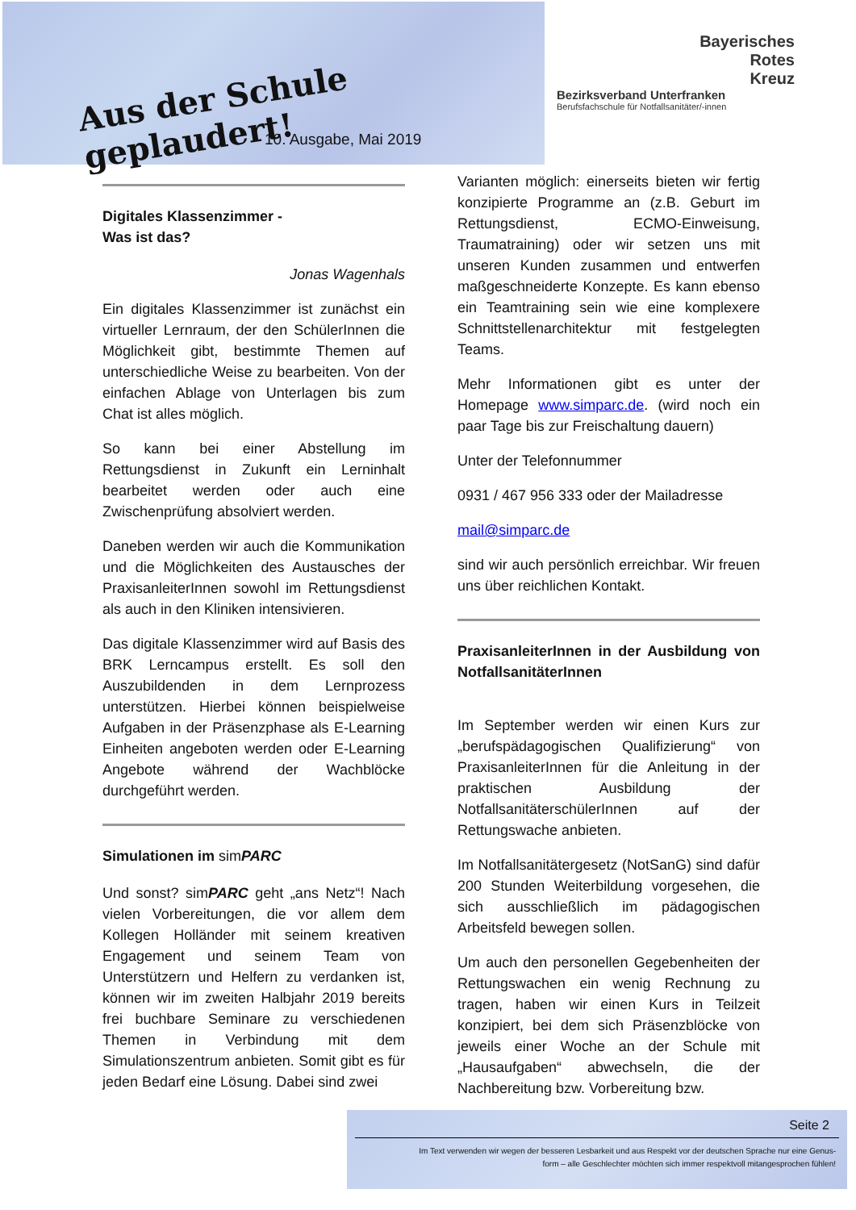Aus der Schule geplaudert!
10. Ausgabe, Mai 2019
Bayerisches
Rotes
Kreuz
Bezirksverband Unterfranken
Berufsfachschule für Notfallsanitäter/-innen
Digitales Klassenzimmer -
Was ist das?
Jonas Wagenhals
Ein digitales Klassenzimmer ist zunächst ein virtueller Lernraum, der den SchülerInnen die Möglichkeit gibt, bestimmte Themen auf unterschiedliche Weise zu bearbeiten. Von der einfachen Ablage von Unterlagen bis zum Chat ist alles möglich.
So kann bei einer Abstellung im Rettungsdienst in Zukunft ein Lerninhalt bearbeitet werden oder auch eine Zwischenprüfung absolviert werden.
Daneben werden wir auch die Kommunikation und die Möglichkeiten des Austausches der PraxisanleiterInnen sowohl im Rettungsdienst als auch in den Kliniken intensivieren.
Das digitale Klassenzimmer wird auf Basis des BRK Lerncampus erstellt. Es soll den Auszubildenden in dem Lernprozess unterstützen. Hierbei können beispielweise Aufgaben in der Präsenzphase als E-Learning Einheiten angeboten werden oder E-Learning Angebote während der Wachblöcke durchgeführt werden.
Simulationen im sim PARC
Und sonst? simPARC geht „ans Netz“! Nach vielen Vorbereitungen, die vor allem dem Kollegen Holländer mit seinem kreativen Engagement und seinem Team von Unterstützern und Helfern zu verdanken ist, können wir im zweiten Halbjahr 2019 bereits frei buchbare Seminare zu verschiedenen Themen in Verbindung mit dem Simulationszentrum anbieten. Somit gibt es für jeden Bedarf eine Lösung. Dabei sind zwei
Varianten möglich: einerseits bieten wir fertig konzipierte Programme an (z.B. Geburt im Rettungsdienst, ECMO-Einweisung, Traumatraining) oder wir setzen uns mit unseren Kunden zusammen und entwerfen maßgeschneiderte Konzepte. Es kann ebenso ein Teamtraining sein wie eine komplexere Schnittstellenarchitektur mit festgelegten Teams.
Mehr Informationen gibt es unter der Homepage www.simparc.de. (wird noch ein paar Tage bis zur Freischaltung dauern)
Unter der Telefonnummer
0931 / 467 956 333 oder der Mailadresse
mail@simparc.de
sind wir auch persönlich erreichbar. Wir freuen uns über reichlichen Kontakt.
PraxisanleiterInnen in der Ausbildung von NotfallsanitäterInnen
Im September werden wir einen Kurs zur „berufspädagogischen Qualifizierung“ von PraxisanleiterInnen für die Anleitung in der praktischen Ausbildung der NotfallsanitäterschülerInnen auf der Rettungswache anbieten.
Im Notfallsanitätergesetz (NotSanG) sind dafür 200 Stunden Weiterbildung vorgesehen, die sich ausschließlich im pädagogischen Arbeitsfeld bewegen sollen.
Um auch den personellen Gegebenheiten der Rettungswachen ein wenig Rechnung zu tragen, haben wir einen Kurs in Teilzeit konzipiert, bei dem sich Präsenzblöcke von jeweils einer Woche an der Schule mit „Hausaufgaben“ abwechseln, die der Nachbereitung bzw. Vorbereitung bzw.
Seite 2
Im Text verwenden wir wegen der besseren Lesbarkeit und aus Respekt vor der deutschen Sprache nur eine Genus-
form – alle Geschlechter möchten sich immer respektvoll mitangesprochen fühlen!